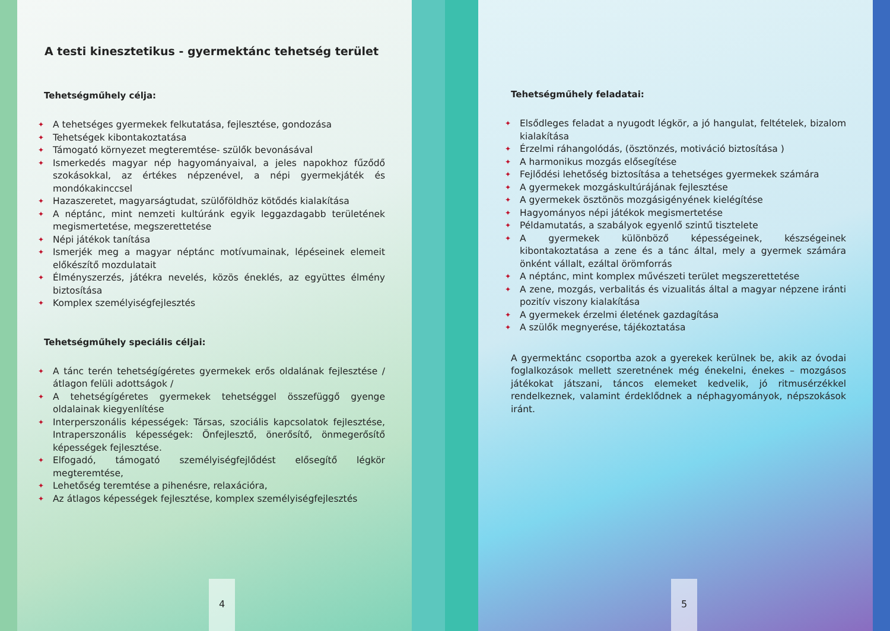A testi kinesztetikus - gyermektánc tehetség terület
Tehetségműhely célja:
✦ A tehetséges gyermekek felkutatása, fejlesztése, gondozása
✦ Tehetségek kibontakoztatása
✦ Támogató környezet megteremtése- szülők bevonásával
✦ Ismerkedés magyar nép hagyományaival, a jeles napokhoz fűződő szokásokkal, az értékes népzenével, a népi gyermekjáték és mondókakinccsel
✦ Hazaszeretet, magyarságtudat, szülőföldhöz kötődés kialakítása
✦ A néptánc, mint nemzeti kultúránk egyik leggazdagabb területének megismertetése, megszerettetése
✦ Népi játékok tanítása
✦ Ismerjék meg a magyar néptánc motívumainak, lépéseinek elemeit előkészítő mozdulatait
✦ Élményszerzés, játékra nevelés, közös éneklés, az együttes élmény biztosítása
✦ Komplex személyiségfejlesztés
Tehetségműhely speciális céljai:
✦ A tánc terén tehetségígéretes gyermekek erős oldalának fejlesztése / átlagon felüli adottságok /
✦ A tehetségígéretes gyermekek tehetséggel összefüggő gyenge oldalainak kiegyenlítése
✦ Interperszonális képességek: Társas, szociális kapcsolatok fejlesztése, Intraperszonális képességek: Önfejlesztő, önerősítő, önmegerősítő képességek fejlesztése.
✦ Elfogadó, támogató személyiségfejlődést elősegítő légkör megteremtése,
✦ Lehetőség teremtése a pihenésre, relaxációra,
✦ Az átlagos képességek fejlesztése, komplex személyiségfejlesztés
4
Tehetségműhely feladatai:
✦ Elsődleges feladat a nyugodt légkör, a jó hangulat, feltételek, bizalom kialakítása
✦ Érzelmi ráhangolódás, (ösztönzés, motiváció biztosítása )
✦ A harmonikus mozgás elősegítése
✦ Fejlődési lehetőség biztosítása a tehetséges gyermekek számára
✦ A gyermekek mozgáskultúrájának fejlesztése
✦ A gyermekek ösztönös mozgásigényének kielégítése
✦ Hagyományos népi játékok megismertetése
✦ Példamutatás, a szabályok egyenlő szintű tisztelete
✦ A gyermekek különböző képességeinek, készségeinek kibontakoztatása a zene és a tánc által, mely a gyermek számára önként vállalt, ezáltal örömforrás
✦ A néptánc, mint komplex művészeti terület megszerettetése
✦ A zene, mozgás, verbalitás és vizualitás által a magyar népzene iránti pozitív viszony kialakítása
✦ A gyermekek érzelmi életének gazdagítása
✦ A szülők megnyerése, tájékoztatása
A gyermektánc csoportba azok a gyerekek kerülnek be, akik az óvodai foglalkozások mellett szeretnének még énekelni, énekes – mozgásos játékokat játszani, táncos elemeket kedvelik, jó ritmusérzékkel rendelkeznek, valamint érdeklődnek a néphagyományok, népszokások iránt.
5